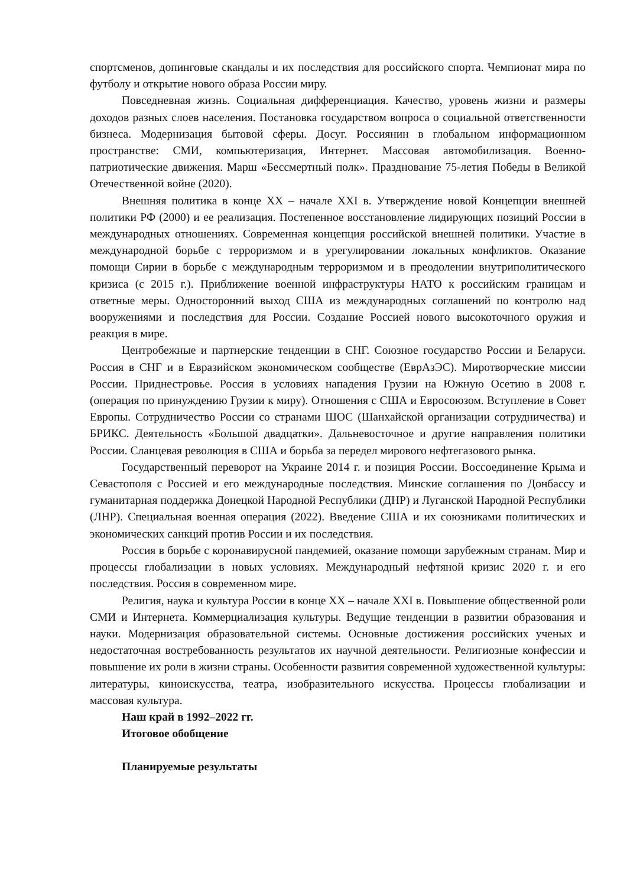спортсменов, допинговые скандалы и их последствия для российского спорта. Чемпионат мира по футболу и открытие нового образа России миру.
Повседневная жизнь. Социальная дифференциация. Качество, уровень жизни и размеры доходов разных слоев населения. Постановка государством вопроса о социальной ответственности бизнеса. Модернизация бытовой сферы. Досуг. Россиянин в глобальном информационном пространстве: СМИ, компьютеризация, Интернет. Массовая автомобилизация. Военно-патриотические движения. Марш «Бессмертный полк». Празднование 75-летия Победы в Великой Отечественной войне (2020).
Внешняя политика в конце XX – начале XXI в. Утверждение новой Концепции внешней политики РФ (2000) и ее реализация. Постепенное восстановление лидирующих позиций России в международных отношениях. Современная концепция российской внешней политики. Участие в международной борьбе с терроризмом и в урегулировании локальных конфликтов. Оказание помощи Сирии в борьбе с международным терроризмом и в преодолении внутриполитического кризиса (с 2015 г.). Приближение военной инфраструктуры НАТО к российским границам и ответные меры. Односторонний выход США из международных соглашений по контролю над вооружениями и последствия для России. Создание Россией нового высокоточного оружия и реакция в мире.
Центробежные и партнерские тенденции в СНГ. Союзное государство России и Беларуси. Россия в СНГ и в Евразийском экономическом сообществе (ЕврАзЭС). Миротворческие миссии России. Приднестровье. Россия в условиях нападения Грузии на Южную Осетию в 2008 г. (операция по принуждению Грузии к миру). Отношения с США и Евросоюзом. Вступление в Совет Европы. Сотрудничество России со странами ШОС (Шанхайской организации сотрудничества) и БРИКС. Деятельность «Большой двадцатки». Дальневосточное и другие направления политики России. Сланцевая революция в США и борьба за передел мирового нефтегазового рынка.
Государственный переворот на Украине 2014 г. и позиция России. Воссоединение Крыма и Севастополя с Россией и его международные последствия. Минские соглашения по Донбассу и гуманитарная поддержка Донецкой Народной Республики (ДНР) и Луганской Народной Республики (ЛНР). Специальная военная операция (2022). Введение США и их союзниками политических и экономических санкций против России и их последствия.
Россия в борьбе с коронавирусной пандемией, оказание помощи зарубежным странам. Мир и процессы глобализации в новых условиях. Международный нефтяной кризис 2020 г. и его последствия. Россия в современном мире.
Религия, наука и культура России в конце XX – начале XXI в. Повышение общественной роли СМИ и Интернета. Коммерциализация культуры. Ведущие тенденции в развитии образования и науки. Модернизация образовательной системы. Основные достижения российских ученых и недостаточная востребованность результатов их научной деятельности. Религиозные конфессии и повышение их роли в жизни страны. Особенности развития современной художественной культуры: литературы, киноискусства, театра, изобразительного искусства. Процессы глобализации и массовая культура.
Наш край в 1992–2022 гг.
Итоговое обобщение
Планируемые результаты